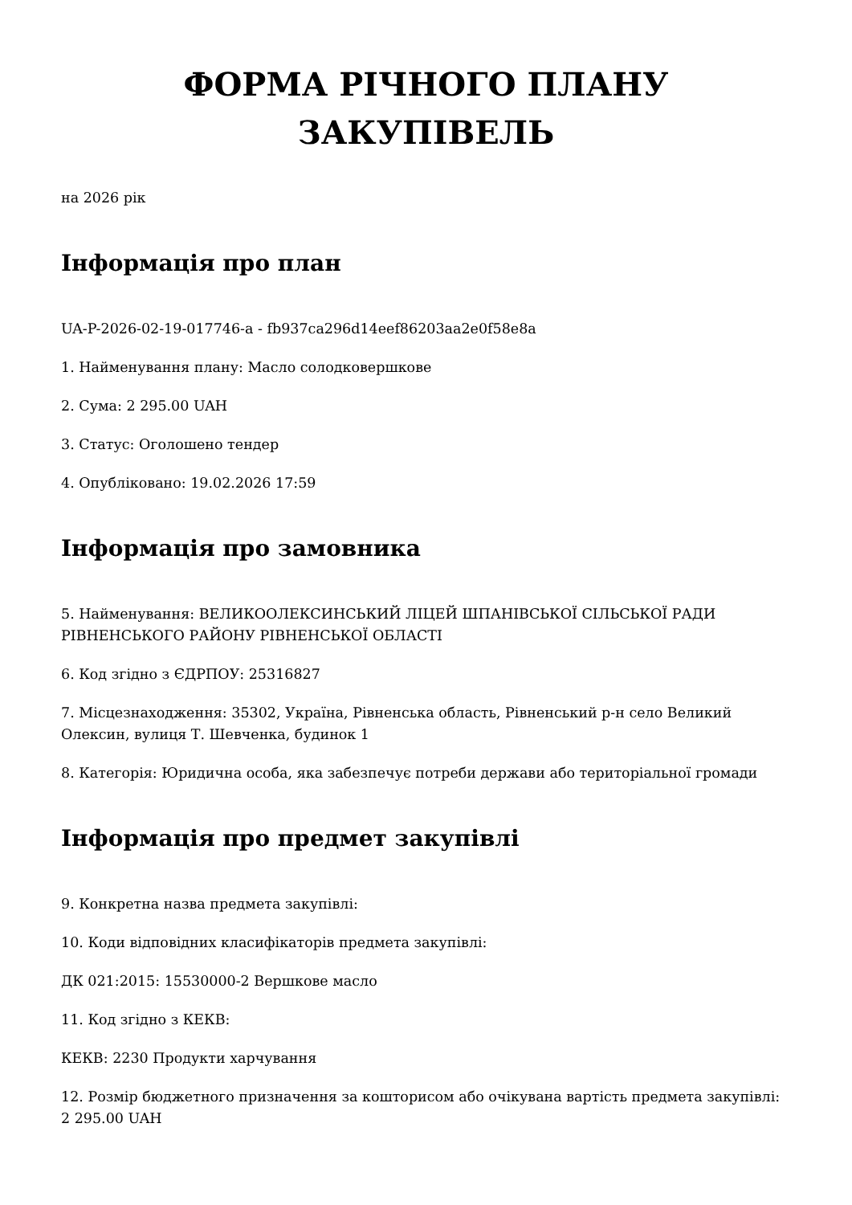ФОРМА РІЧНОГО ПЛАНУ ЗАКУПІВЕЛЬ
на 2026 рік
Інформація про план
UA-P-2026-02-19-017746-a - fb937ca296d14eef86203aa2e0f58e8a
1. Найменування плану: Масло солодковершкове
2. Сума: 2 295.00 UAH
3. Статус: Оголошено тендер
4. Опубліковано: 19.02.2026 17:59
Інформація про замовника
5. Найменування: ВЕЛИКООЛЕКСИНСЬКИЙ ЛІЦЕЙ ШПАНІВСЬКОЇ СІЛЬСЬКОЇ РАДИ РІВНЕНСЬКОГО РАЙОНУ РІВНЕНСЬКОЇ ОБЛАСТІ
6. Код згідно з ЄДРПОУ: 25316827
7. Місцезнаходження: 35302, Україна, Рівненська область, Рівненський р-н село Великий Олексин, вулиця Т. Шевченка, будинок 1
8. Категорія: Юридична особа, яка забезпечує потреби держави або територіальної громади
Інформація про предмет закупівлі
9. Конкретна назва предмета закупівлі:
10. Коди відповідних класифікаторів предмета закупівлі:
ДК 021:2015: 15530000-2 Вершкове масло
11. Код згідно з КЕКВ:
КЕКВ: 2230 Продукти харчування
12. Розмір бюджетного призначення за кошторисом або очікувана вартість предмета закупівлі: 2 295.00 UAH